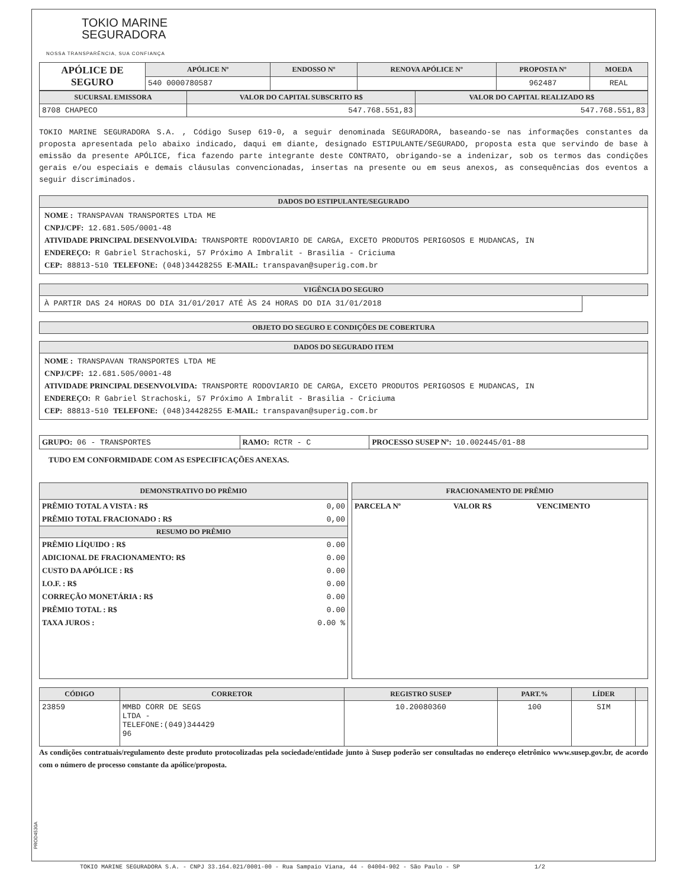TOKIO MARINE
SEGURADORA
NOSSA TRANSPARÊNCIA, SUA CONFIANÇA
| APÓLICE DE SEGURO | APÓLICE Nº | ENDOSSO Nº | RENOVA APÓLICE Nº | PROPOSTA Nº | MOEDA |
| | 540 0000780587 | | | 962487 | REAL |
| SUCURSAL EMISSORA | VALOR DO CAPITAL SUBSCRITO R$ | VALOR DO CAPITAL REALIZADO R$ |
| --- | --- | --- |
| 8708 CHAPECO | 547.768.551,83 | 547.768.551,83 |
TOKIO MARINE SEGURADORA S.A. , Código Susep 619-0, a seguir denominada SEGURADORA, baseando-se nas informações constantes da proposta apresentada pelo abaixo indicado, daqui em diante, designado ESTIPULANTE/SEGURADO, proposta esta que servindo de base à emissão da presente APÓLICE, fica fazendo parte integrante deste CONTRATO, obrigando-se a indenizar, sob os termos das condições gerais e/ou especiais e demais cláusulas convencionadas, insertas na presente ou em seus anexos, as consequências dos eventos a seguir discriminados.
DADOS DO ESTIPULANTE/SEGURADO
NOME : TRANSPAVAN TRANSPORTES LTDA ME
CNPJ/CPF: 12.681.505/0001-48
ATIVIDADE PRINCIPAL DESENVOLVIDA: TRANSPORTE RODOVIARIO DE CARGA, EXCETO PRODUTOS PERIGOSOS E MUDANCAS, IN
ENDEREÇO: R Gabriel Strachoski, 57 Próximo A Imbralit - Brasilia - Criciuma
CEP: 88813-510 TELEFONE: (048)34428255 E-MAIL: transpavan@superig.com.br
VIGÊNCIA DO SEGURO
À PARTIR DAS 24 HORAS DO DIA 31/01/2017 ATÉ ÀS 24 HORAS DO DIA 31/01/2018
OBJETO DO SEGURO E CONDIÇÕES DE COBERTURA
DADOS DO SEGURADO ITEM
NOME : TRANSPAVAN TRANSPORTES LTDA ME
CNPJ/CPF: 12.681.505/0001-48
ATIVIDADE PRINCIPAL DESENVOLVIDA: TRANSPORTE RODOVIARIO DE CARGA, EXCETO PRODUTOS PERIGOSOS E MUDANCAS, IN
ENDEREÇO: R Gabriel Strachoski, 57 Próximo A Imbralit - Brasilia - Criciuma
CEP: 88813-510 TELEFONE: (048)34428255 E-MAIL: transpavan@superig.com.br
| GRUPO: 06 - TRANSPORTES | RAMO: RCTR - C | PROCESSO SUSEP Nº: 10.002445/01-88 |
TUDO EM CONFORMIDADE COM AS ESPECIFICAÇÕES ANEXAS.
DEMONSTRATIVO DO PRÊMIO
| PRÊMIO TOTAL A VISTA : R$ | 0,00 |
| PRÊMIO TOTAL FRACIONADO : R$ | 0,00 |
RESUMO DO PRÊMIO
| PRÊMIO LÍQUIDO : R$ | 0.00 |
| ADICIONAL DE FRACIONAMENTO: R$ | 0.00 |
| CUSTO DA APÓLICE : R$ | 0.00 |
| I.O.F. : R$ | 0.00 |
| CORREÇÃO MONETÁRIA : R$ | 0.00 |
| PRÊMIO TOTAL : R$ | 0.00 |
| TAXA JUROS : | 0.00 % |
FRACIONAMENTO DE PRÊMIO
| PARCELA Nº | VALOR R$ | VENCIMENTO |
| CÓDIGO | CORRETOR | REGISTRO SUSEP | PART.% | LÍDER | |
| --- | --- | --- | --- | --- | --- |
| 23859 | MMBD CORR DE SEGS LTDA - TELEFONE:(049)344429 96 | 10.20080360 | 100 | SIM | |
As condições contratuais/regulamento deste produto protocolizadas pela sociedade/entidade junto à Susep poderão ser consultadas no endereço eletrônico www.susep.gov.br, de acordo com o número de processo constante da apólice/proposta.
PROD4530A
TOKIO MARINE SEGURADORA S.A. - CNPJ 33.164.021/0001-00 - Rua Sampaio Viana, 44 - 04004-902 - São Paulo - SP 1/2